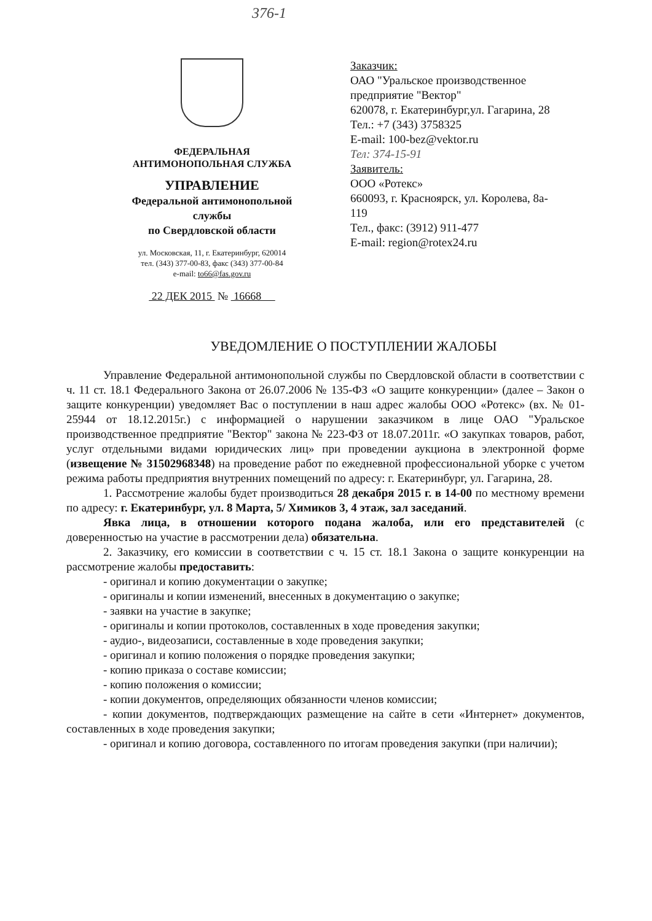376-1
ФЕДЕРАЛЬНАЯ
АНТИМОНОПОЛЬНАЯ СЛУЖБА
УПРАВЛЕНИЕ
Федеральной антимонопольной
службы
по Свердловской области
ул. Московская, 11, г. Екатеринбург, 620014
тел. (343) 377-00-83, факс (343) 377-00-84
e-mail: to66@fas.gov.ru
22 ДЕК 2015 № 16668
Заказчик:
ОАО "Уральское производственное
предприятие "Вектор"
620078, г. Екатеринбург,ул. Гагарина, 28
Тел.: +7 (343) 3758325
E-mail: 100-bez@vektor.ru
Тел: 374-15-91
Заявитель:
ООО «Ротекс»
660093, г. Красноярск, ул. Королева, 8а-
119
Тел., факс: (3912) 911-477
E-mail: region@rotex24.ru
УВЕДОМЛЕНИЕ О ПОСТУПЛЕНИИ ЖАЛОБЫ
Управление Федеральной антимонопольной службы по Свердловской области в соответствии с ч. 11 ст. 18.1 Федерального Закона от 26.07.2006 № 135-ФЗ «О защите конкуренции» (далее – Закон о защите конкуренции) уведомляет Вас о поступлении в наш адрес жалобы ООО «Ротекс» (вх. № 01-25944 от 18.12.2015г.) с информацией о нарушении заказчиком в лице ОАО "Уральское производственное предприятие "Вектор" закона № 223-ФЗ от 18.07.2011г. «О закупках товаров, работ, услуг отдельными видами юридических лиц» при проведении аукциона в электронной форме (извещение № 31502968348) на проведение работ по ежедневной профессиональной уборке с учетом режима работы предприятия внутренних помещений по адресу: г. Екатеринбург, ул. Гагарина, 28.
1. Рассмотрение жалобы будет производиться 28 декабря 2015 г. в 14-00 по местному времени по адресу: г. Екатеринбург, ул. 8 Марта, 5/ Химиков 3, 4 этаж, зал заседаний.
Явка лица, в отношении которого подана жалоба, или его представителей (с доверенностью на участие в рассмотрении дела) обязательна.
2. Заказчику, его комиссии в соответствии с ч. 15 ст. 18.1 Закона о защите конкуренции на рассмотрение жалобы предоставить:
- оригинал и копию документации о закупке;
- оригиналы и копии изменений, внесенных в документацию о закупке;
- заявки на участие в закупке;
- оригиналы и копии протоколов, составленных в ходе проведения закупки;
- аудио-, видеозаписи, составленные в ходе проведения закупки;
- оригинал и копию положения о порядке проведения закупки;
- копию приказа о составе комиссии;
- копию положения о комиссии;
- копии документов, определяющих обязанности членов комиссии;
- копии документов, подтверждающих размещение на сайте в сети «Интернет» документов, составленных в ходе проведения закупки;
- оригинал и копию договора, составленного по итогам проведения закупки (при наличии);